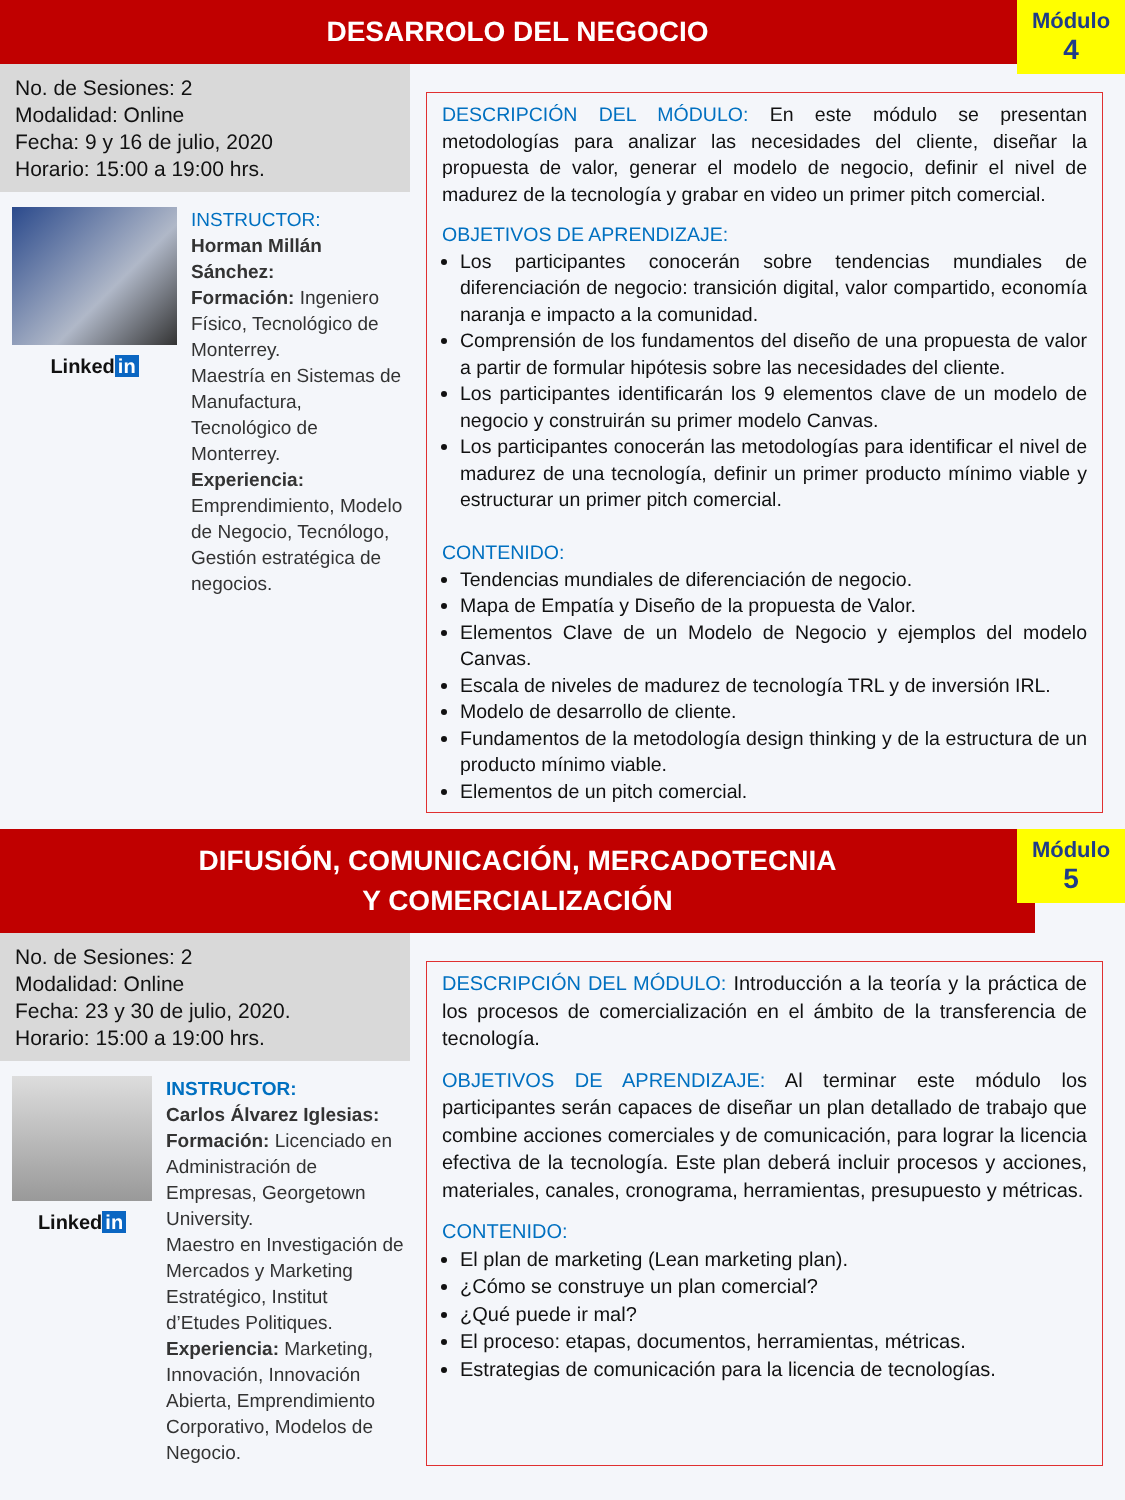DESARROLO DEL NEGOCIO
Módulo
4
No. de Sesiones: 2
Modalidad: Online
Fecha: 9 y 16 de julio, 2020
Horario: 15:00 a 19:00 hrs.
Linked in
INSTRUCTOR:
Horman Millán Sánchez:
Formación: Ingeniero Físico, Tecnológico de Monterrey.
Maestría en Sistemas de Manufactura, Tecnológico de Monterrey.
Experiencia: Emprendimiento, Modelo de Negocio, Tecnólogo, Gestión estratégica de negocios.
DESCRIPCIÓN DEL MÓDULO: En este módulo se presentan metodologías para analizar las necesidades del cliente, diseñar la propuesta de valor, generar el modelo de negocio, definir el nivel de madurez de la tecnología y grabar en video un primer pitch comercial.
OBJETIVOS DE APRENDIZAJE:
Los participantes conocerán sobre tendencias mundiales de diferenciación de negocio: transición digital, valor compartido, economía naranja e impacto a la comunidad.
Comprensión de los fundamentos del diseño de una propuesta de valor a partir de formular hipótesis sobre las necesidades del cliente.
Los participantes identificarán los 9 elementos clave de un modelo de negocio y construirán su primer modelo Canvas.
Los participantes conocerán las metodologías para identificar el nivel de madurez de una tecnología, definir un primer producto mínimo viable y estructurar un primer pitch comercial.
CONTENIDO:
Tendencias mundiales de diferenciación de negocio.
Mapa de Empatía y Diseño de la propuesta de Valor.
Elementos Clave de un Modelo de Negocio y ejemplos del modelo Canvas.
Escala de niveles de madurez de tecnología TRL y de inversión IRL.
Modelo de desarrollo de cliente.
Fundamentos de la metodología design thinking y de la estructura de un producto mínimo viable.
Elementos de un pitch comercial.
DIFUSIÓN, COMUNICACIÓN, MERCADOTECNIA
Y COMERCIALIZACIÓN
Módulo
5
No. de Sesiones: 2
Modalidad: Online
Fecha: 23 y 30 de julio, 2020.
Horario: 15:00 a 19:00 hrs.
Linked in
INSTRUCTOR:
Carlos Álvarez Iglesias:
Formación: Licenciado en Administración de Empresas, Georgetown University.
Maestro en Investigación de Mercados y Marketing Estratégico, Institut d’Etudes Politiques.
Experiencia: Marketing, Innovación, Innovación Abierta, Emprendimiento Corporativo, Modelos de Negocio.
DESCRIPCIÓN DEL MÓDULO: Introducción a la teoría y la práctica de los procesos de comercialización en el ámbito de la transferencia de tecnología.
OBJETIVOS DE APRENDIZAJE: Al terminar este módulo los participantes serán capaces de diseñar un plan detallado de trabajo que combine acciones comerciales y de comunicación, para lograr la licencia efectiva de la tecnología. Este plan deberá incluir procesos y acciones, materiales, canales, cronograma, herramientas, presupuesto y métricas.
CONTENIDO:
El plan de marketing (Lean marketing plan).
¿Cómo se construye un plan comercial?
¿Qué puede ir mal?
El proceso: etapas, documentos, herramientas, métricas.
Estrategias de comunicación para la licencia de tecnologías.